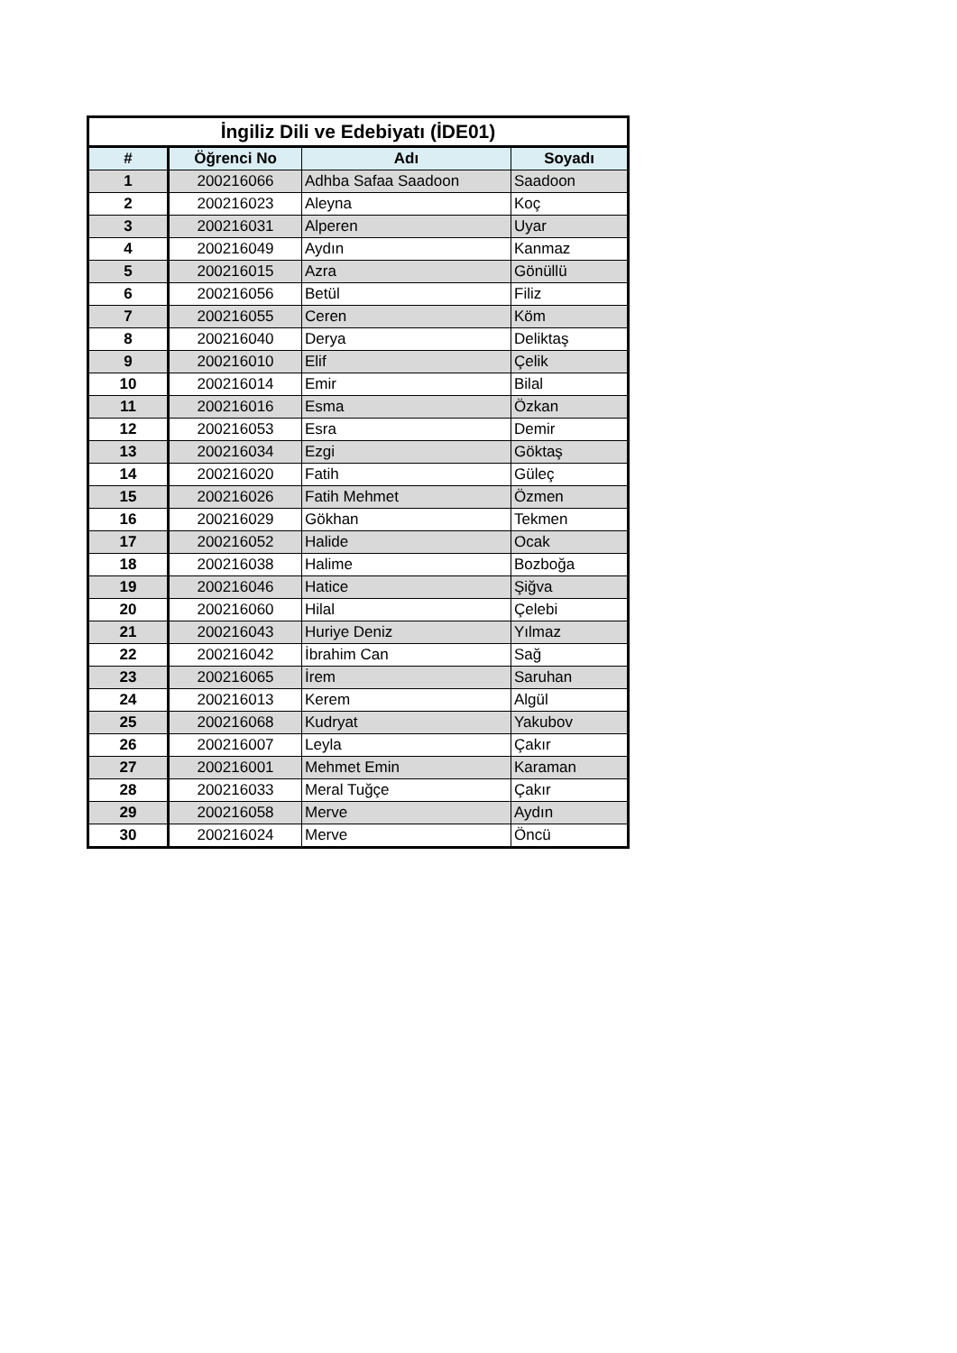| İngiliz Dili ve Edebiyatı (İDE01) | | | |
| --- | --- | --- | --- |
| # | Öğrenci No | Adı | Soyadı |
| 1 | 200216066 | Adhba Safaa Saadoon | Saadoon |
| 2 | 200216023 | Aleyna | Koç |
| 3 | 200216031 | Alperen | Uyar |
| 4 | 200216049 | Aydın | Kanmaz |
| 5 | 200216015 | Azra | Gönüllü |
| 6 | 200216056 | Betül | Filiz |
| 7 | 200216055 | Ceren | Köm |
| 8 | 200216040 | Derya | Deliktaş |
| 9 | 200216010 | Elif | Çelik |
| 10 | 200216014 | Emir | Bilal |
| 11 | 200216016 | Esma | Özkan |
| 12 | 200216053 | Esra | Demir |
| 13 | 200216034 | Ezgi | Göktaş |
| 14 | 200216020 | Fatih | Güleç |
| 15 | 200216026 | Fatih Mehmet | Özmen |
| 16 | 200216029 | Gökhan | Tekmen |
| 17 | 200216052 | Halide | Ocak |
| 18 | 200216038 | Halime | Bozboğa |
| 19 | 200216046 | Hatice | Şiğva |
| 20 | 200216060 | Hilal | Çelebi |
| 21 | 200216043 | Huriye Deniz | Yılmaz |
| 22 | 200216042 | İbrahim Can | Sağ |
| 23 | 200216065 | İrem | Saruhan |
| 24 | 200216013 | Kerem | Algül |
| 25 | 200216068 | Kudryat | Yakubov |
| 26 | 200216007 | Leyla | Çakır |
| 27 | 200216001 | Mehmet Emin | Karaman |
| 28 | 200216033 | Meral Tuğçe | Çakır |
| 29 | 200216058 | Merve | Aydın |
| 30 | 200216024 | Merve | Öncü |